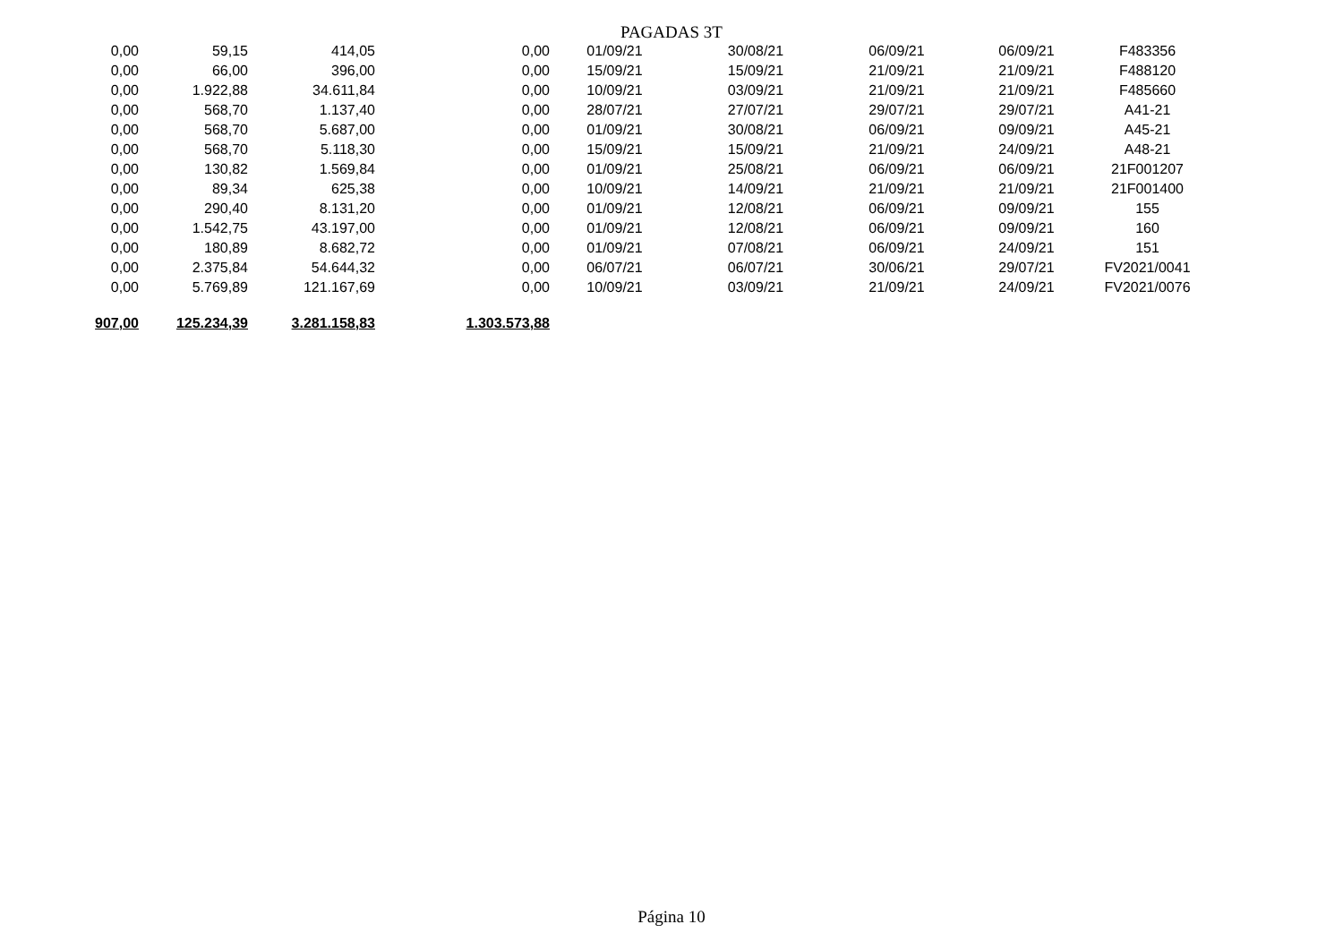PAGADAS 3T
| 0,00 | 59,15 | 414,05 | 0,00 | 01/09/21 | 30/08/21 | 06/09/21 | 06/09/21 | F483356 |
| 0,00 | 66,00 | 396,00 | 0,00 | 15/09/21 | 15/09/21 | 21/09/21 | 21/09/21 | F488120 |
| 0,00 | 1.922,88 | 34.611,84 | 0,00 | 10/09/21 | 03/09/21 | 21/09/21 | 21/09/21 | F485660 |
| 0,00 | 568,70 | 1.137,40 | 0,00 | 28/07/21 | 27/07/21 | 29/07/21 | 29/07/21 | A41-21 |
| 0,00 | 568,70 | 5.687,00 | 0,00 | 01/09/21 | 30/08/21 | 06/09/21 | 09/09/21 | A45-21 |
| 0,00 | 568,70 | 5.118,30 | 0,00 | 15/09/21 | 15/09/21 | 21/09/21 | 24/09/21 | A48-21 |
| 0,00 | 130,82 | 1.569,84 | 0,00 | 01/09/21 | 25/08/21 | 06/09/21 | 06/09/21 | 21F001207 |
| 0,00 | 89,34 | 625,38 | 0,00 | 10/09/21 | 14/09/21 | 21/09/21 | 21/09/21 | 21F001400 |
| 0,00 | 290,40 | 8.131,20 | 0,00 | 01/09/21 | 12/08/21 | 06/09/21 | 09/09/21 | 155 |
| 0,00 | 1.542,75 | 43.197,00 | 0,00 | 01/09/21 | 12/08/21 | 06/09/21 | 09/09/21 | 160 |
| 0,00 | 180,89 | 8.682,72 | 0,00 | 01/09/21 | 07/08/21 | 06/09/21 | 24/09/21 | 151 |
| 0,00 | 2.375,84 | 54.644,32 | 0,00 | 06/07/21 | 06/07/21 | 30/06/21 | 29/07/21 | FV2021/0041 |
| 0,00 | 5.769,89 | 121.167,69 | 0,00 | 10/09/21 | 03/09/21 | 21/09/21 | 24/09/21 | FV2021/0076 |
| 907,00 | 125.234,39 | 3.281.158,83 | 1.303.573,88 | | | | | |
Página 10